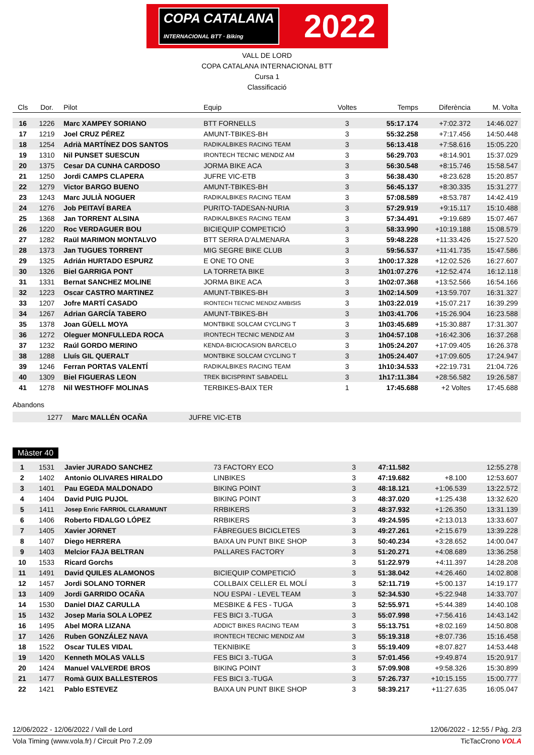COPA CATALANA
INTERNACIONAL BTT · Biking 2022
VALL DE LORD
COPA CATALANA INTERNACIONAL BTT
Cursa 1
Classificació
| Cls | Dor. | Pilot | Equip | Voltes | Temps | Diferència | M. Volta |
| --- | --- | --- | --- | --- | --- | --- | --- |
| 16 | 1226 | Marc XAMPEY SORIANO | BTT FORNELLS | 3 | 55:17.174 | +7:02.372 | 14:46.027 |
| 17 | 1219 | Joel CRUZ PÉREZ | AMUNT-TBIKES-BH | 3 | 55:32.258 | +7:17.456 | 14:50.448 |
| 18 | 1254 | Adrià MARTÍNEZ DOS SANTOS | RADIKALBIKES RACING TEAM | 3 | 56:13.418 | +7:58.616 | 15:05.220 |
| 19 | 1310 | Nil PUNSET SUESCUN | IRONTECH TECNIC MENDIZ AM | 3 | 56:29.703 | +8:14.901 | 15:37.029 |
| 20 | 1375 | Cesar DA CUNHA CARDOSO | JORMA BIKE ACA | 3 | 56:30.548 | +8:15.746 | 15:58.547 |
| 21 | 1250 | Jordi CAMPS CLAPERA | JUFRE VIC-ETB | 3 | 56:38.430 | +8:23.628 | 15:20.857 |
| 22 | 1279 | Victor BARGO BUENO | AMUNT-TBIKES-BH | 3 | 56:45.137 | +8:30.335 | 15:31.277 |
| 23 | 1243 | Marc JULIÀ NOGUER | RADIKALBIKES RACING TEAM | 3 | 57:08.589 | +8:53.787 | 14:42.419 |
| 24 | 1276 | Job PEITAVÍ BAREA | PURITO-TADESAN-NURIA | 3 | 57:29.919 | +9:15.117 | 15:10.488 |
| 25 | 1368 | Jan TORRENT ALSINA | RADIKALBIKES RACING TEAM | 3 | 57:34.491 | +9:19.689 | 15:07.467 |
| 26 | 1220 | Roc VERDAGUER BOU | BICIEQUIP COMPETICIÓ | 3 | 58:33.990 | +10:19.188 | 15:08.579 |
| 27 | 1282 | Raül MARIMON MONTALVO | BTT SERRA D'ALMENARA | 3 | 59:48.228 | +11:33.426 | 15:27.520 |
| 28 | 1373 | Jan TUGUES TORRENT | MIG SEGRE BIKE CLUB | 3 | 59:56.537 | +11:41.735 | 15:47.586 |
| 29 | 1325 | Adrián HURTADO ESPURZ | E ONE TO ONE | 3 | 1h00:17.328 | +12:02.526 | 16:27.607 |
| 30 | 1326 | Biel GARRIGA PONT | LA TORRETA BIKE | 3 | 1h01:07.276 | +12:52.474 | 16:12.118 |
| 31 | 1331 | Bernat SANCHEZ MOLINE | JORMA BIKE ACA | 3 | 1h02:07.368 | +13:52.566 | 16:54.166 |
| 32 | 1223 | Oscar CASTRO MARTINEZ | AMUNT-TBIKES-BH | 3 | 1h02:14.509 | +13:59.707 | 16:31.327 |
| 33 | 1207 | Jofre MARTÍ CASADO | IRONTECH TECNIC MENDIZ AMBISIS | 3 | 1h03:22.019 | +15:07.217 | 16:39.299 |
| 34 | 1267 | Adrian GARCÍA TABERO | AMUNT-TBIKES-BH | 3 | 1h03:41.706 | +15:26.904 | 16:23.588 |
| 35 | 1378 | Joan GÜELL MOYA | MONTBIKE SOLCAM CYCLING T | 3 | 1h03:45.689 | +15:30.887 | 17:31.307 |
| 36 | 1272 | Oleguer MONFULLEDA ROCA | IRONTECH TECNIC MENDIZ AM | 3 | 1h04:57.108 | +16:42.306 | 16:37.268 |
| 37 | 1232 | Raúl GORDO MERINO | KENDA-BICIOCASION BARCELO | 3 | 1h05:24.207 | +17:09.405 | 16:26.378 |
| 38 | 1288 | Lluís GIL QUERALT | MONTBIKE SOLCAM CYCLING T | 3 | 1h05:24.407 | +17:09.605 | 17:24.947 |
| 39 | 1246 | Ferran PORTAS VALENTÍ | RADIKALBIKES RACING TEAM | 3 | 1h10:34.533 | +22:19.731 | 21:04.726 |
| 40 | 1309 | Biel FIGUERAS LEON | TREK BICISPRINT SABADELL | 3 | 1h17:11.384 | +28:56.582 | 19:26.587 |
| 41 | 1278 | Nil WESTHOFF MOLINAS | TERBIKES-BAIX TER | 1 | 17:45.688 | +2 Voltes | 17:45.688 |
Abandons
| | 1277 | Marc MALLÉN OCAÑA | JUFRE VIC-ETB | |
Màster 40
| 1 | 1531 | Javier JURADO SANCHEZ | 73 FACTORY ECO | 3 | 47:11.582 | | 12:55.278 |
| 2 | 1402 | Antonio OLIVARES HIRALDO | LINBIKES | 3 | 47:19.682 | +8.100 | 12:53.607 |
| 3 | 1401 | Pau EGEDA MALDONADO | BIKING POINT | 3 | 48:18.121 | +1:06.539 | 13:22.572 |
| 4 | 1404 | David PUIG PUJOL | BIKING POINT | 3 | 48:37.020 | +1:25.438 | 13:32.620 |
| 5 | 1411 | Josep Enric FARRIOL CLARAMUNT | RRBIKERS | 3 | 48:37.932 | +1:26.350 | 13:31.139 |
| 6 | 1406 | Roberto FIDALGO LÓPEZ | RRBIKERS | 3 | 49:24.595 | +2:13.013 | 13:33.607 |
| 7 | 1405 | Xavier JORNET | FÀBREGUES BICICLETES | 3 | 49:27.261 | +2:15.679 | 13:39.228 |
| 8 | 1407 | Diego HERRERA | BAIXA UN PUNT BIKE SHOP | 3 | 50:40.234 | +3:28.652 | 14:00.047 |
| 9 | 1403 | Melcior FAJA BELTRAN | PALLARES FACTORY | 3 | 51:20.271 | +4:08.689 | 13:36.258 |
| 10 | 1533 | Ricard Gorchs | | 3 | 51:22.979 | +4:11.397 | 14:28.208 |
| 11 | 1491 | David QUILES ALAMONOS | BICIEQUIP COMPETICIÓ | 3 | 51:38.042 | +4:26.460 | 14:02.808 |
| 12 | 1457 | Jordi SOLANO TORNER | COLLBAIX CELLER EL MOLÍ | 3 | 52:11.719 | +5:00.137 | 14:19.177 |
| 13 | 1409 | Jordi GARRIDO OCAÑA | NOU ESPAI - LEVEL TEAM | 3 | 52:34.530 | +5:22.948 | 14:33.707 |
| 14 | 1530 | Daniel DIAZ CARULLA | MESBIKE & FES - TUGA | 3 | 52:55.971 | +5:44.389 | 14:40.108 |
| 15 | 1432 | Josep Maria SOLA LOPEZ | FES BICI 3.-TUGA | 3 | 55:07.998 | +7:56.416 | 14:43.142 |
| 16 | 1495 | Abel MORA LIZANA | ADDICT BIKES RACING TEAM | 3 | 55:13.751 | +8:02.169 | 14:50.808 |
| 17 | 1426 | Ruben GONZÁLEZ NAVA | IRONTECH TECNIC MENDIZ AM | 3 | 55:19.318 | +8:07.736 | 15:16.458 |
| 18 | 1522 | Oscar TULES VIDAL | TEKNIBIKE | 3 | 55:19.409 | +8:07.827 | 14:53.448 |
| 19 | 1420 | Kenneth MOLAS VALLS | FES BICI 3.-TUGA | 3 | 57:01.456 | +9:49.874 | 15:20.917 |
| 20 | 1424 | Manuel VALVERDE BROS | BIKING POINT | 3 | 57:09.908 | +9:58.326 | 15:30.899 |
| 21 | 1477 | Romà GUIX BALLESTEROS | FES BICI 3.-TUGA | 3 | 57:26.737 | +10:15.155 | 15:00.777 |
| 22 | 1421 | Pablo ESTEVEZ | BAIXA UN PUNT BIKE SHOP | 3 | 58:39.217 | +11:27.635 | 16:05.047 |
12/06/2022 - 12/06/2022 / Vall de Lord 12/06/2022 - 12:55 / Pàg. 2/3
Vola Timing (www.vola.fr) / Circuit Pro 7.2.09 TicTacCrono VOLA